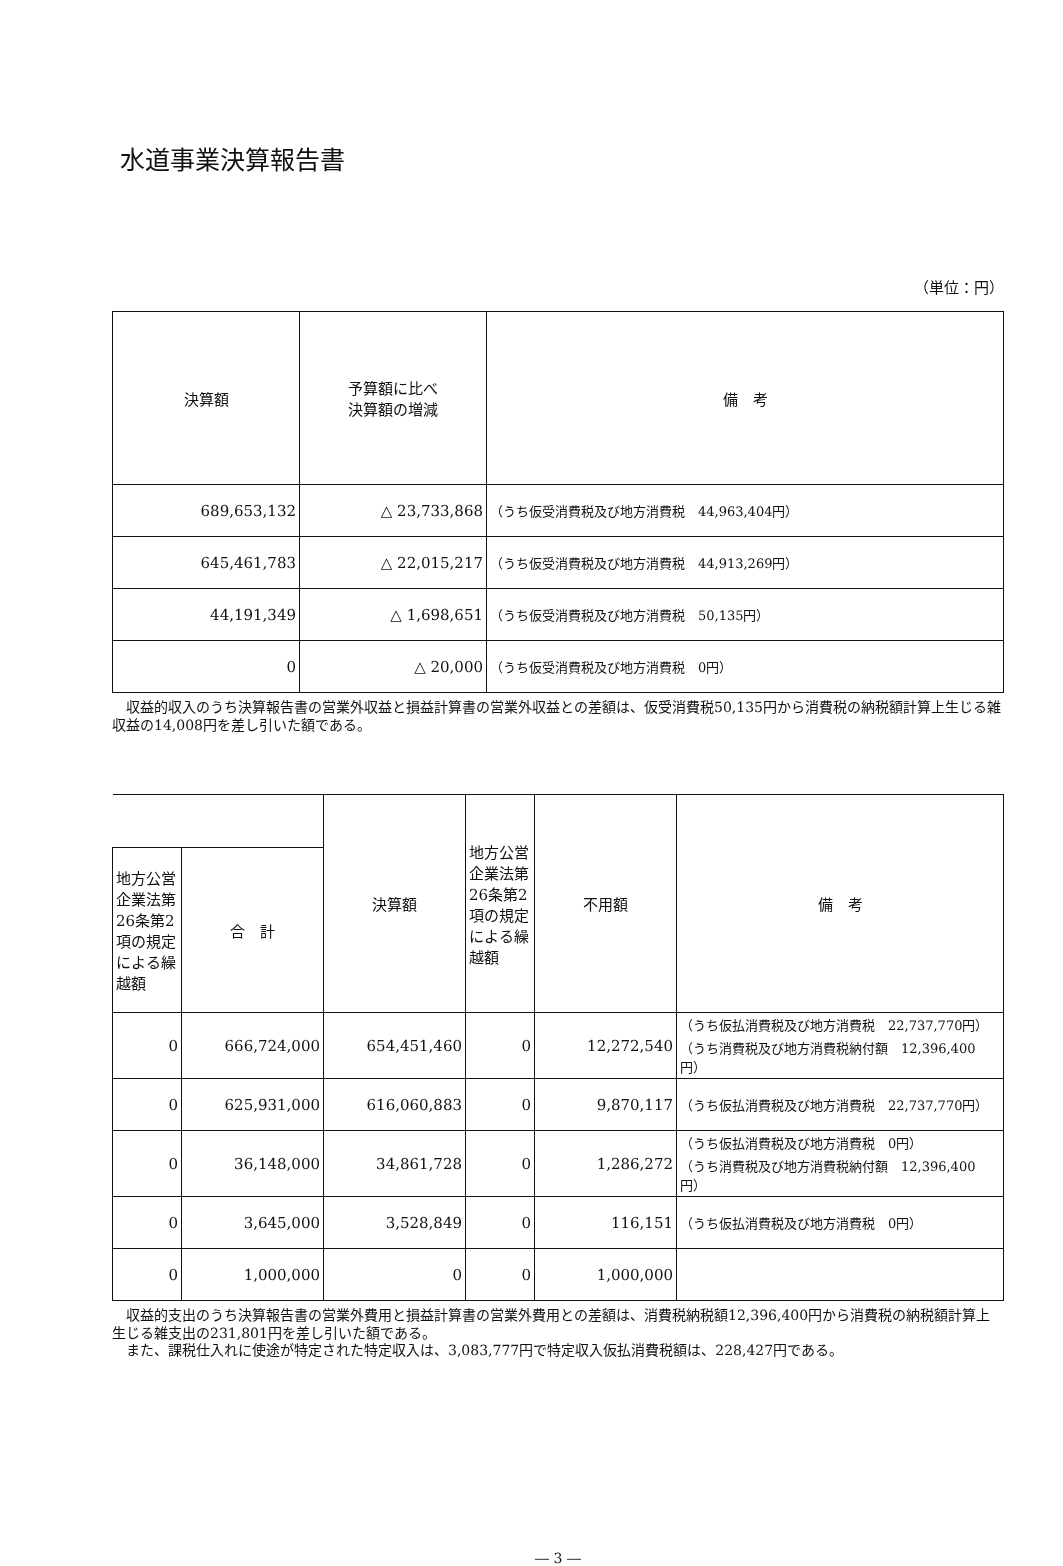水道事業決算報告書
（単位：円）
| 決算額 | 予算額に比べ 決算額の増減 | 備 考 |
| --- | --- | --- |
| 689,653,132 | △ 23,733,868 | （うち仮受消費税及び地方消費税 44,963,404円） |
| 645,461,783 | △ 22,015,217 | （うち仮受消費税及び地方消費税 44,913,269円） |
| 44,191,349 | △ 1,698,651 | （うち仮受消費税及び地方消費税 50,135円） |
| 0 | △ 20,000 | （うち仮受消費税及び地方消費税 0円） |
収益的収入のうち決算報告書の営業外収益と損益計算書の営業外収益との差額は、仮受消費税50,135円から消費税の納税額計算上生じる雑収益の14,008円を差し引いた額である。
| | | 決算額 | 地方公営企業法第26条第2項の規定による繰越額 | 不用額 | 備 考 |
| --- | --- | --- | --- | --- | --- |
| 地方公営企業法第26条第2項の規定による繰越額 | 合 計 | | | | |
| 0 | 666,724,000 | 654,451,460 | 0 | 12,272,540 | （うち仮払消費税及び地方消費税 22,737,770円） （うち消費税及び地方消費税納付額 12,396,400円） |
| 0 | 625,931,000 | 616,060,883 | 0 | 9,870,117 | （うち仮払消費税及び地方消費税 22,737,770円） |
| 0 | 36,148,000 | 34,861,728 | 0 | 1,286,272 | （うち仮払消費税及び地方消費税 0円） （うち消費税及び地方消費税納付額 12,396,400円） |
| 0 | 3,645,000 | 3,528,849 | 0 | 116,151 | （うち仮払消費税及び地方消費税 0円） |
| 0 | 1,000,000 | 0 | 0 | 1,000,000 | |
収益的支出のうち決算報告書の営業外費用と損益計算書の営業外費用との差額は、消費税納税額12,396,400円から消費税の納税額計算上生じる雑支出の231,801円を差し引いた額である。
また、課税仕入れに使途が特定された特定収入は、3,083,777円で特定収入仮払消費税額は、228,427円である。
― 3 ―